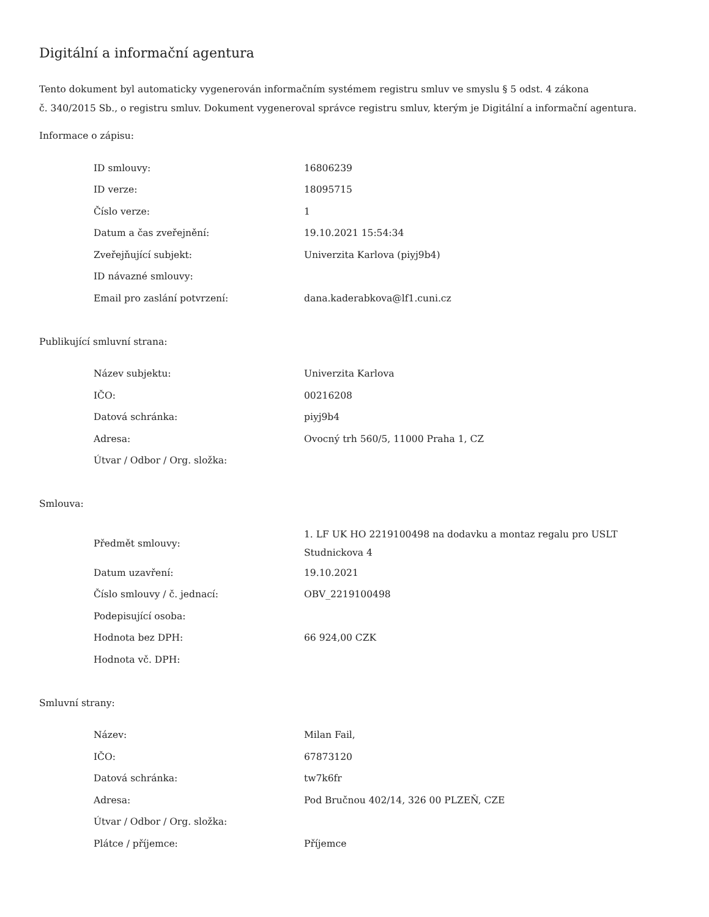Digitální a informační agentura
Tento dokument byl automaticky vygenerován informačním systémem registru smluv ve smyslu § 5 odst. 4 zákona
č. 340/2015 Sb., o registru smluv. Dokument vygeneroval správce registru smluv, kterým je Digitální a informační agentura.
Informace o zápisu:
| ID smlouvy: | 16806239 |
| ID verze: | 18095715 |
| Číslo verze: | 1 |
| Datum a čas zveřejnění: | 19.10.2021 15:54:34 |
| Zveřejňující subjekt: | Univerzita Karlova (piyj9b4) |
| ID návazné smlouvy: | |
| Email pro zaslání potvrzení: | dana.kaderabkova@lf1.cuni.cz |
Publikující smluvní strana:
| Název subjektu: | Univerzita Karlova |
| IČO: | 00216208 |
| Datová schránka: | piyj9b4 |
| Adresa: | Ovocný trh 560/5, 11000 Praha 1, CZ |
| Útvar / Odbor / Org. složka: | |
Smlouva:
| Předmět smlouvy: | 1. LF UK HO 2219100498 na dodavku a montaz regalu pro USLT Studnickova 4 |
| Datum uzavření: | 19.10.2021 |
| Číslo smlouvy / č. jednací: | OBV_2219100498 |
| Podepisující osoba: | |
| Hodnota bez DPH: | 66 924,00 CZK |
| Hodnota vč. DPH: | |
Smluvní strany:
| Název: | Milan Fail, |
| IČO: | 67873120 |
| Datová schránka: | tw7k6fr |
| Adresa: | Pod Bručnou 402/14, 326 00 PLZEŇ, CZE |
| Útvar / Odbor / Org. složka: | |
| Plátce / příjemce: | Příjemce |